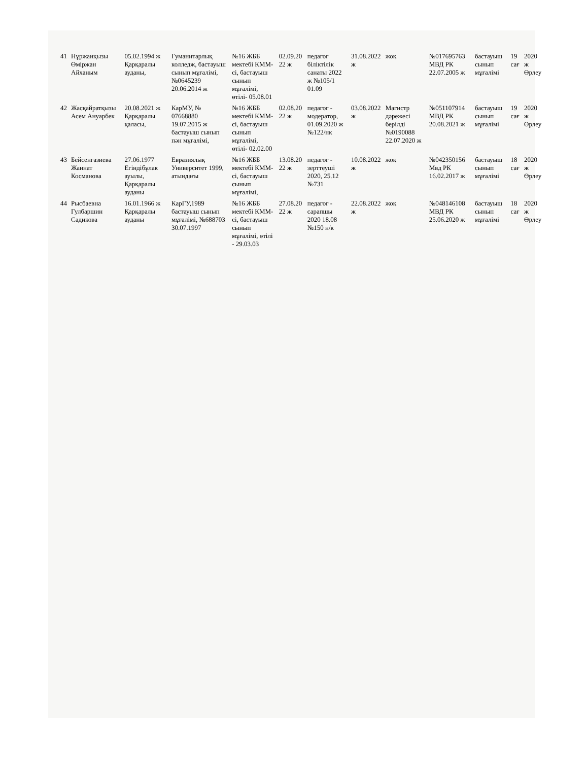| 41 | Нұржанқызы Өміржан Айханым | 05.02.1994 ж Қарқаралы ауданы, | Гуманитарлық колледж, бастауыш сынып мұғалімі, №0645239 20.06.2014 ж | №16 ЖББ мектебі КММ-сі, бастауыш сынып мұғалімі, өтілі- 05.08.01 | 02.09.20 22 ж | педагог біліктілік санаты 2022 ж №105/1 01.09 | 31.08.2022 ж | жоқ | №017695763 МВД РК 22.07.2005 ж | бастауыш сынып мұғалімі | 19 сағ | 2020 ж Өрлеу |
| 42 | Жасқайратқызы Асем Ануарбек | 20.08.2021 ж Қарқаралы қаласы, | КарМУ, № 07668880 19.07.2015 ж бастауыш сынып пән мұғалімі, | №16 ЖББ мектебі КММ-сі, бастауыш сынып мұғалімі, өтілі- 02.02.00 | 02.08.20 22 ж | педагог - модератор, 01.09.2020 ж №122/нк | 03.08.2022 ж | Магистр дәрежесі берілді №0190088 22.07.2020 ж | №051107914 МВД РК 20.08.2021 ж | бастауыш сынып мұғалімі | 19 сағ | 2020 ж Өрлеу |
| 43 | Бейсенгазиева Жаннат Косманова | 27.06.1977 Егіндібұлак ауылы, Қарқаралы ауданы | Евразиялық Университет 1999, атындағы | №16 ЖББ мектебі КММ-сі, бастауыш сынып мұғалімі, | 13.08.20 22 ж | педагог - зерттеуші 2020, 25.12 №731 | 10.08.2022 ж | жоқ | №042350156 Мвд РК 16.02.2017 ж | бастауыш сынып мұғалімі | 18 сағ | 2020 ж Өрлеу |
| 44 | Рысбаевна Гулбаршин Садикова | 16.01.1966 ж Қарқаралы ауданы | КарГУ,1989 бастауыш сынып мұғалімі, №688703 30.07.1997 | №16 ЖББ мектебі КММ-сі, бастауыш сынып мұғалімі, өтілі - 29.03.03 | 27.08.20 22 ж | педагог - сарапшы 2020 18.08 №150 н/к | 22.08.2022 ж | жоқ | №048146108 МВД РК 25.06.2020 ж | бастауыш сынып мұғалімі | 18 сағ | 2020 ж Өрлеу |